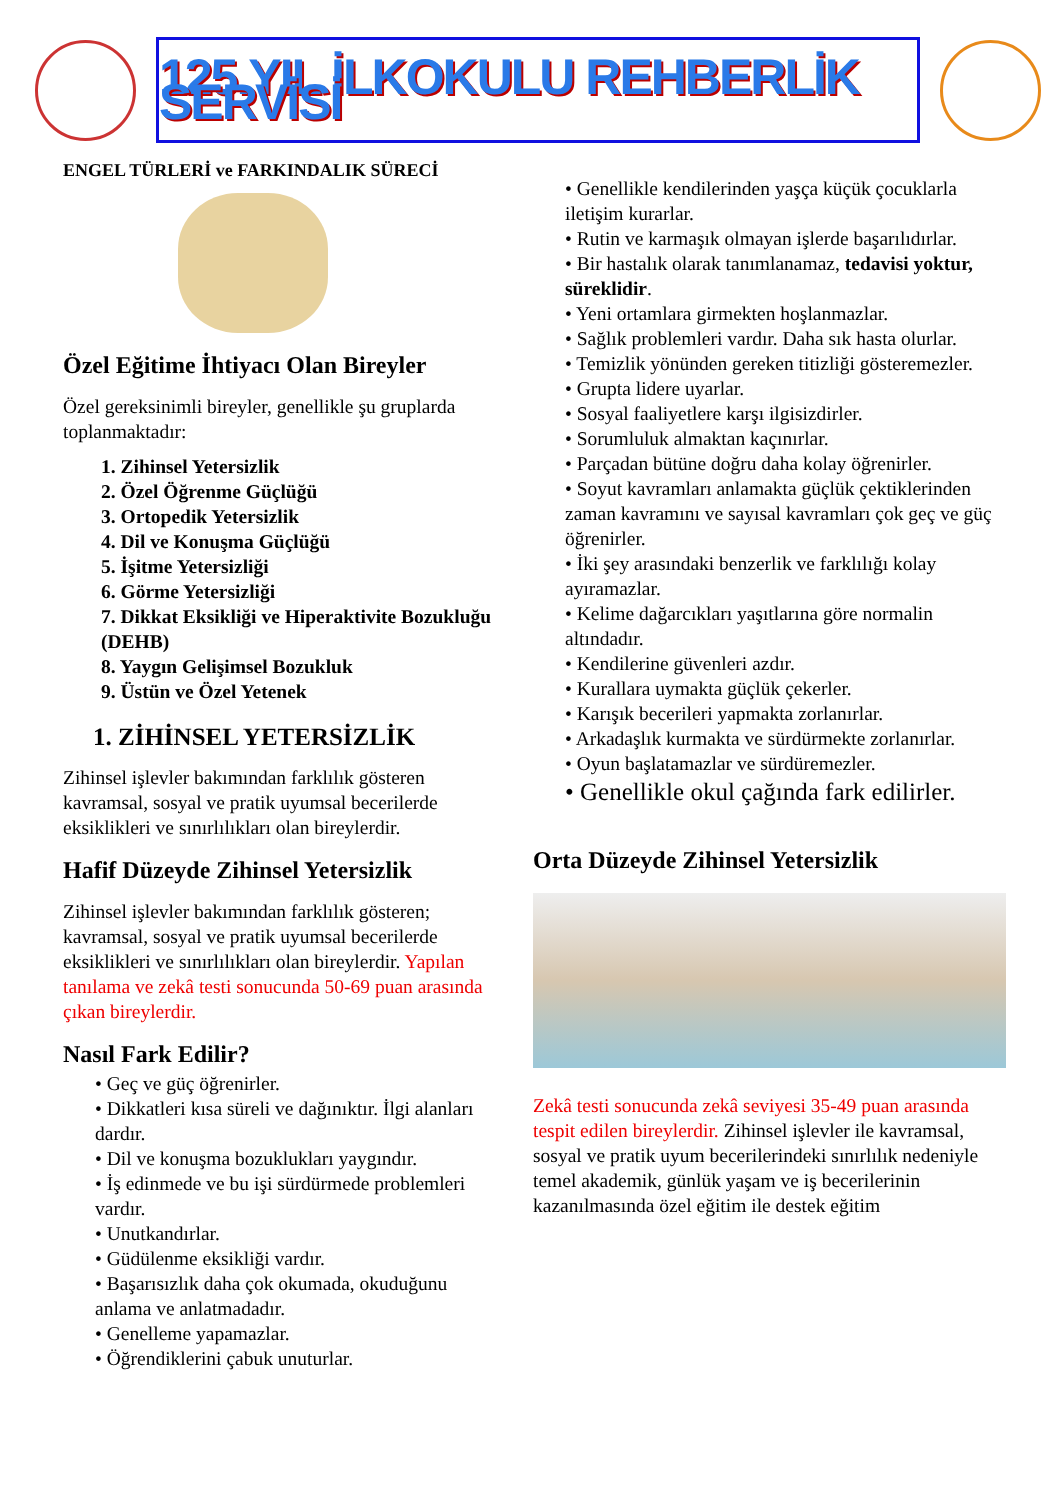125.YIL İLKOKULU REHBERLİK SERVİSİ
ENGEL TÜRLERİ ve FARKINDALIK SÜRECİ
Özel Eğitime İhtiyacı Olan Bireyler
Özel gereksinimli bireyler, genellikle şu gruplarda toplanmaktadır:
1. Zihinsel Yetersizlik
2. Özel Öğrenme Güçlüğü
3. Ortopedik Yetersizlik
4. Dil ve Konuşma Güçlüğü
5. İşitme Yetersizliği
6. Görme Yetersizliği
7. Dikkat Eksikliği ve Hiperaktivite Bozukluğu (DEHB)
8. Yaygın Gelişimsel Bozukluk
9. Üstün ve Özel Yetenek
1. ZİHİNSEL YETERSİZLİK
Zihinsel işlevler bakımından farklılık gösteren kavramsal, sosyal ve pratik uyumsal becerilerde eksiklikleri ve sınırlılıkları olan bireylerdir.
Hafif Düzeyde Zihinsel Yetersizlik
Zihinsel işlevler bakımından farklılık gösteren; kavramsal, sosyal ve pratik uyumsal becerilerde eksiklikleri ve sınırlılıkları olan bireylerdir. Yapılan tanılama ve zekâ testi sonucunda 50-69 puan arasında çıkan bireylerdir.
Nasıl Fark Edilir?
• Geç ve güç öğrenirler.
• Dikkatleri kısa süreli ve dağınıktır. İlgi alanları dardır.
• Dil ve konuşma bozuklukları yaygındır.
• İş edinmede ve bu işi sürdürmede problemleri vardır.
• Unutkandırlar.
• Güdülenme eksikliği vardır.
• Başarısızlık daha çok okumada, okuduğunu anlama ve anlatmadadır.
• Genelleme yapamazlar.
• Öğrendiklerini çabuk unuturlar.
• Genellikle kendilerinden yaşça küçük çocuklarla iletişim kurarlar.
• Rutin ve karmaşık olmayan işlerde başarılıdırlar.
• Bir hastalık olarak tanımlanamaz, tedavisi yoktur, süreklidir.
• Yeni ortamlara girmekten hoşlanmazlar.
• Sağlık problemleri vardır. Daha sık hasta olurlar.
• Temizlik yönünden gereken titizliği gösteremezler.
• Grupta lidere uyarlar.
• Sosyal faaliyetlere karşı ilgisizdirler.
• Sorumluluk almaktan kaçınırlar.
• Parçadan bütüne doğru daha kolay öğrenirler.
• Soyut kavramları anlamakta güçlük çektiklerinden zaman kavramını ve sayısal kavramları çok geç ve güç öğrenirler.
• İki şey arasındaki benzerlik ve farklılığı kolay ayıramazlar.
• Kelime dağarcıkları yaşıtlarına göre normalin altındadır.
• Kendilerine güvenleri azdır.
• Kurallara uymakta güçlük çekerler.
• Karışık becerileri yapmakta zorlanırlar.
• Arkadaşlık kurmakta ve sürdürmekte zorlanırlar.
• Oyun başlatamazlar ve sürdüremezler.
• Genellikle okul çağında fark edilirler.
Orta Düzeyde Zihinsel Yetersizlik
Zekâ testi sonucunda zekâ seviyesi 35-49 puan arasında tespit edilen bireylerdir. Zihinsel işlevler ile kavramsal, sosyal ve pratik uyum becerilerindeki sınırlılık nedeniyle temel akademik, günlük yaşam ve iş becerilerinin kazanılmasında özel eğitim ile destek eğitim